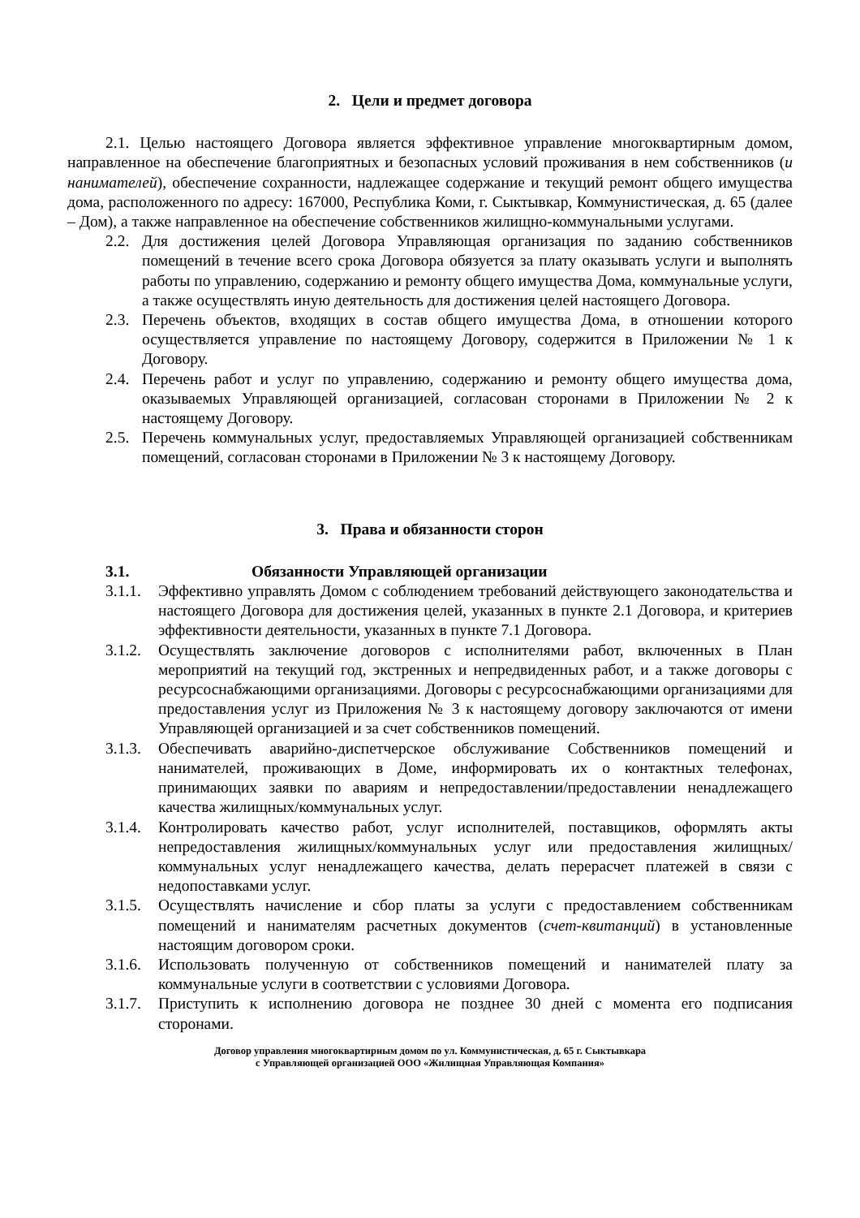2. Цели и предмет договора
2.1. Целью настоящего Договора является эффективное управление многоквартирным домом, направленное на обеспечение благоприятных и безопасных условий проживания в нем собственников (и нанимателей), обеспечение сохранности, надлежащее содержание и текущий ремонт общего имущества дома, расположенного по адресу: 167000, Республика Коми, г. Сыктывкар, Коммунистическая, д. 65 (далее – Дом), а также направленное на обеспечение собственников жилищно-коммунальными услугами.
2.2. Для достижения целей Договора Управляющая организация по заданию собственников помещений в течение всего срока Договора обязуется за плату оказывать услуги и выполнять работы по управлению, содержанию и ремонту общего имущества Дома, коммунальные услуги, а также осуществлять иную деятельность для достижения целей настоящего Договора.
2.3. Перечень объектов, входящих в состав общего имущества Дома, в отношении которого осуществляется управление по настоящему Договору, содержится в Приложении № 1 к Договору.
2.4. Перечень работ и услуг по управлению, содержанию и ремонту общего имущества дома, оказываемых Управляющей организацией, согласован сторонами в Приложении № 2 к настоящему Договору.
2.5. Перечень коммунальных услуг, предоставляемых Управляющей организацией собственникам помещений, согласован сторонами в Приложении № 3 к настоящему Договору.
3. Права и обязанности сторон
3.1. Обязанности Управляющей организации
3.1.1. Эффективно управлять Домом с соблюдением требований действующего законодательства и настоящего Договора для достижения целей, указанных в пункте 2.1 Договора, и критериев эффективности деятельности, указанных в пункте 7.1 Договора.
3.1.2. Осуществлять заключение договоров с исполнителями работ, включенных в План мероприятий на текущий год, экстренных и непредвиденных работ, и а также договоры с ресурсоснабжающими организациями. Договоры с ресурсоснабжающими организациями для предоставления услуг из Приложения № 3 к настоящему договору заключаются от имени Управляющей организацией и за счет собственников помещений.
3.1.3. Обеспечивать аварийно-диспетчерское обслуживание Собственников помещений и нанимателей, проживающих в Доме, информировать их о контактных телефонах, принимающих заявки по авариям и непредоставлении/предоставлении ненадлежащего качества жилищных/коммунальных услуг.
3.1.4. Контролировать качество работ, услуг исполнителей, поставщиков, оформлять акты непредоставления жилищных/коммунальных услуг или предоставления жилищных/коммунальных услуг ненадлежащего качества, делать перерасчет платежей в связи с недопоставками услуг.
3.1.5. Осуществлять начисление и сбор платы за услуги с предоставлением собственникам помещений и нанимателям расчетных документов (счет-квитанций) в установленные настоящим договором сроки.
3.1.6. Использовать полученную от собственников помещений и нанимателей плату за коммунальные услуги в соответствии с условиями Договора.
3.1.7. Приступить к исполнению договора не позднее 30 дней с момента его подписания сторонами.
Договор управления многоквартирным домом по ул. Коммунистическая, д. 65 г. Сыктывкара
с Управляющей организацией ООО «Жилищная Управляющая Компания»